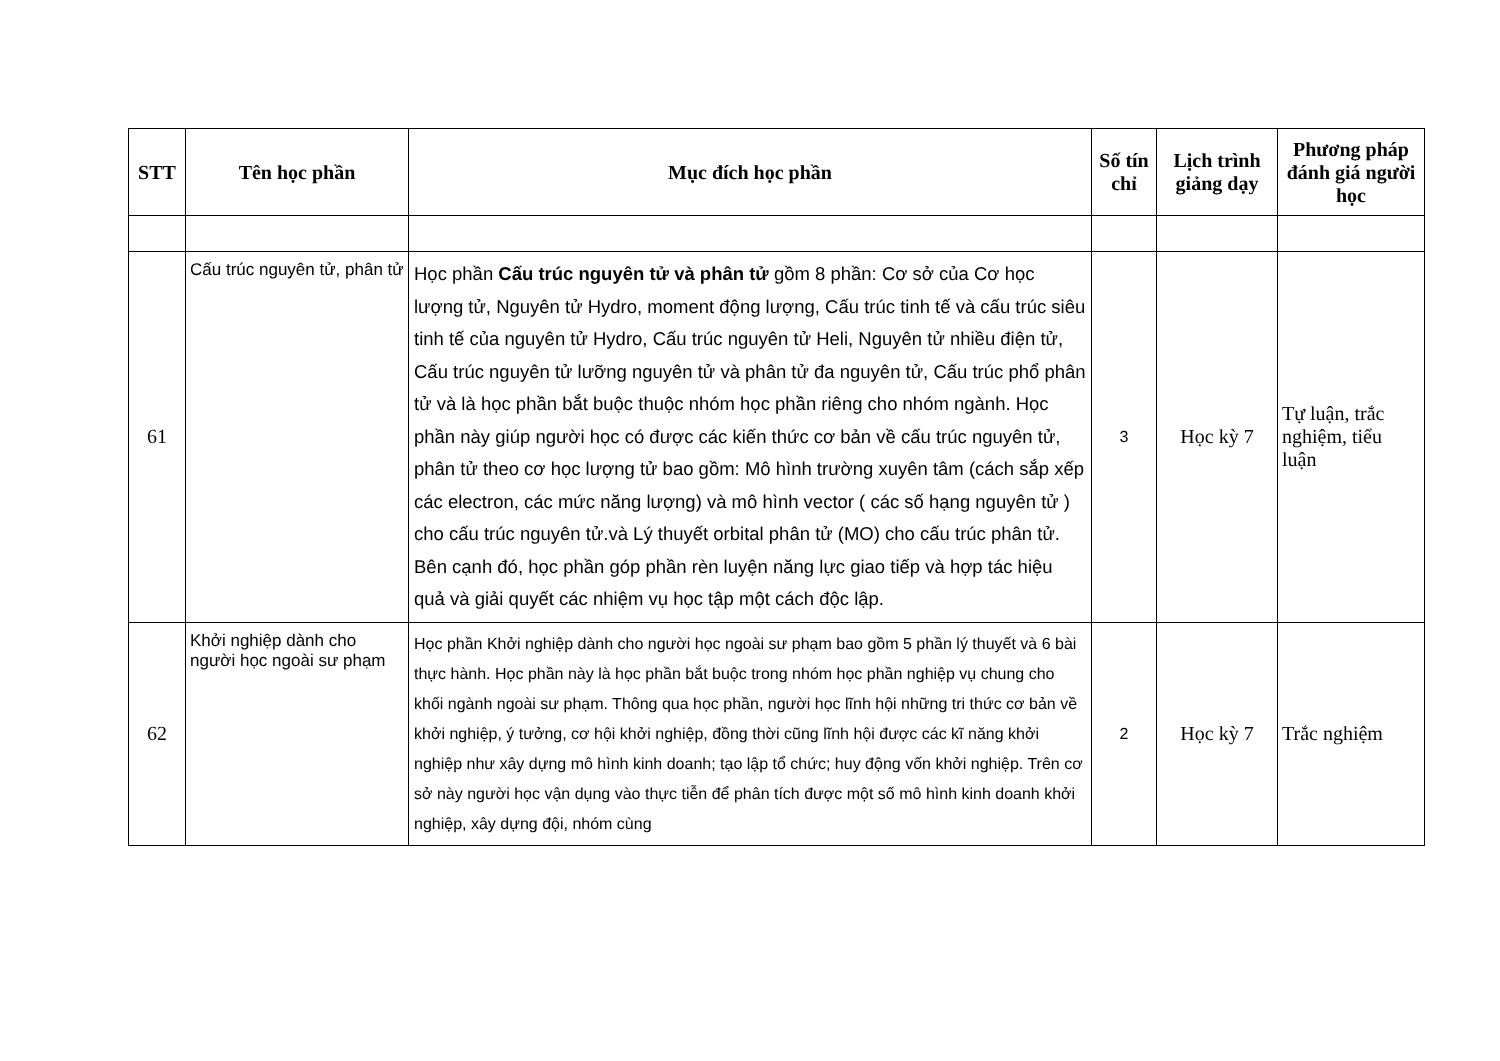| STT | Tên học phần | Mục đích học phần | Số tín chỉ | Lịch trình giảng dạy | Phương pháp đánh giá người học |
| --- | --- | --- | --- | --- | --- |
| 61 | Cấu trúc nguyên tử, phân tử | Học phần Cấu trúc nguyên tử và phân tử gồm 8 phần: Cơ sở của Cơ học lượng tử, Nguyên tử Hydro, moment động lượng, Cấu trúc tinh tế và cấu trúc siêu tinh tế của nguyên tử Hydro, Cấu trúc nguyên tử Heli, Nguyên tử nhiều điện tử, Cấu trúc nguyên tử lưỡng nguyên tử và phân tử đa nguyên tử, Cấu trúc phổ phân tử và là học phần bắt buộc thuộc nhóm học phần riêng cho nhóm ngành. Học phần này giúp người học có được các kiến thức cơ bản về cấu trúc nguyên tử, phân tử theo cơ học lượng tử bao gồm: Mô hình trường xuyên tâm (cách sắp xếp các electron, các mức năng lượng) và mô hình vector ( các số hạng nguyên tử ) cho cấu trúc nguyên tử.và Lý thuyết orbital phân tử (MO) cho cấu trúc phân tử. Bên cạnh đó, học phần góp phần rèn luyện năng lực giao tiếp và hợp tác hiệu quả và giải quyết các nhiệm vụ học tập một cách độc lập. | 3 | Học kỳ 7 | Tự luận, trắc nghiệm, tiểu luận |
| 62 | Khởi nghiệp dành cho người học ngoài sư phạm | Học phần Khởi nghiệp dành cho người học ngoài sư phạm bao gồm 5 phần lý thuyết và 6 bài thực hành. Học phần này là học phần bắt buộc trong nhóm học phần nghiệp vụ chung cho khối ngành ngoài sư phạm. Thông qua học phần, người học lĩnh hội những tri thức cơ bản về khởi nghiệp, ý tưởng, cơ hội khởi nghiệp, đồng thời cũng lĩnh hội được các kĩ năng khởi nghiệp như xây dựng mô hình kinh doanh; tạo lập tổ chức; huy động vốn khởi nghiệp. Trên cơ sở này người học vận dụng vào thực tiễn để phân tích được một số mô hình kinh doanh khởi nghiệp, xây dựng đội, nhóm cùng | 2 | Học kỳ 7 | Trắc nghiệm |